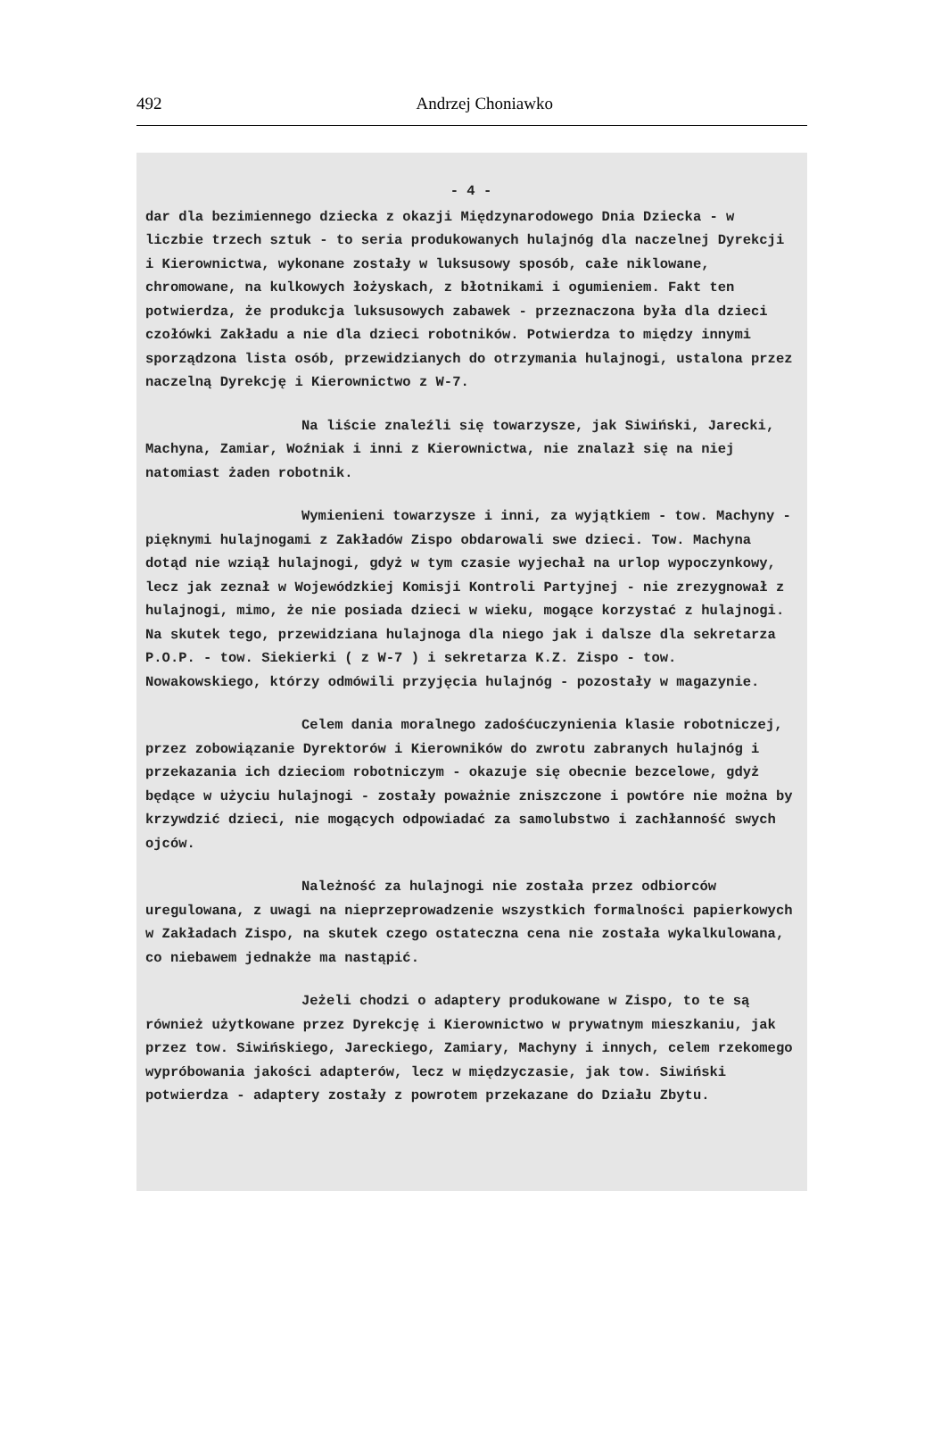492
Andrzej Choniawko
- 4 -
dar dla bezimiennego dziecka z okazji Międzynarodowego Dnia Dziecka - w liczbie trzech sztuk - to seria produkowanych hulajnóg dla naczelnej Dyrekcji i Kierownictwa, wykonane zostały w luksusowy sposób, całe niklowane, chromowane, na kulkowych łożyskach, z błotnikami i ogumieniem. Fakt ten potwierdza, że produkcja luksusowych zabawek - przeznaczona była dla dzieci czołówki Zakładu a nie dla dzieci robotników. Potwierdza to między innymi sporządzona lista osób, przewidzianych do otrzymania hulajnogi, ustalona przez naczelną Dyrekcję i Kierownictwo z W-7.
Na liście znaleźli się towarzysze, jak Siwiński, Jarecki, Machyna, Zamiar, Woźniak i inni z Kierownictwa, nie znalazł się na niej natomiast żaden robotnik.
Wymienieni towarzysze i inni, za wyjątkiem - tow. Machyny - pięknymi hulajnogami z Zakładów Zispo obdarowali swe dzieci. Tow. Machyna dotąd nie wziął hulajnogi, gdyż w tym czasie wyjechał na urlop wypoczynkowy, lecz jak zeznał w Wojewódzkiej Komisji Kontroli Partyjnej - nie zrezygnował z hulajnogi, mimo, że nie posiada dzieci w wieku, mogące korzystać z hulajnogi. Na skutek tego, przewidziana hulajnoga dla niego jak i dalsze dla sekretarza P.O.P. - tow. Siekierki ( z W-7 ) i sekretarza K.Z. Zispo - tow. Nowakowskiego, którzy odmówili przyjęcia hulajnóg - pozostały w magazynie.
Celem dania moralnego zadośćuczynienia klasie robotniczej, przez zobowiązanie Dyrektorów i Kierowników do zwrotu zabranych hulajnóg i przekazania ich dzieciom robotniczym - okazuje się obecnie bezcelowe, gdyż będące w użyciu hulajnogi - zostały poważnie zniszczone i powtóre nie można by krzywdzić dzieci, nie mogących odpowiadać za samolubstwo i zachłanność swych ojców.
Należność za hulajnogi nie została przez odbiorców uregulowana, z uwagi na nieprzeprowadzenie wszystkich formalności papierkowych w Zakładach Zispo, na skutek czego ostateczna cena nie została wykalkulowana, co niebawem jednakże ma nastąpić.
Jeżeli chodzi o adaptery produkowane w Zispo, to te są również użytkowane przez Dyrekcję i Kierownictwo w prywatnym mieszkaniu, jak przez tow. Siwińskiego, Jareckiego, Zamiary, Machyny i innych, celem rzekomego wypróbowania jakości adapterów, lecz w międzyczasie, jak tow. Siwiński potwierdza - adaptery zostały z powrotem przekazane do Działu Zbytu.